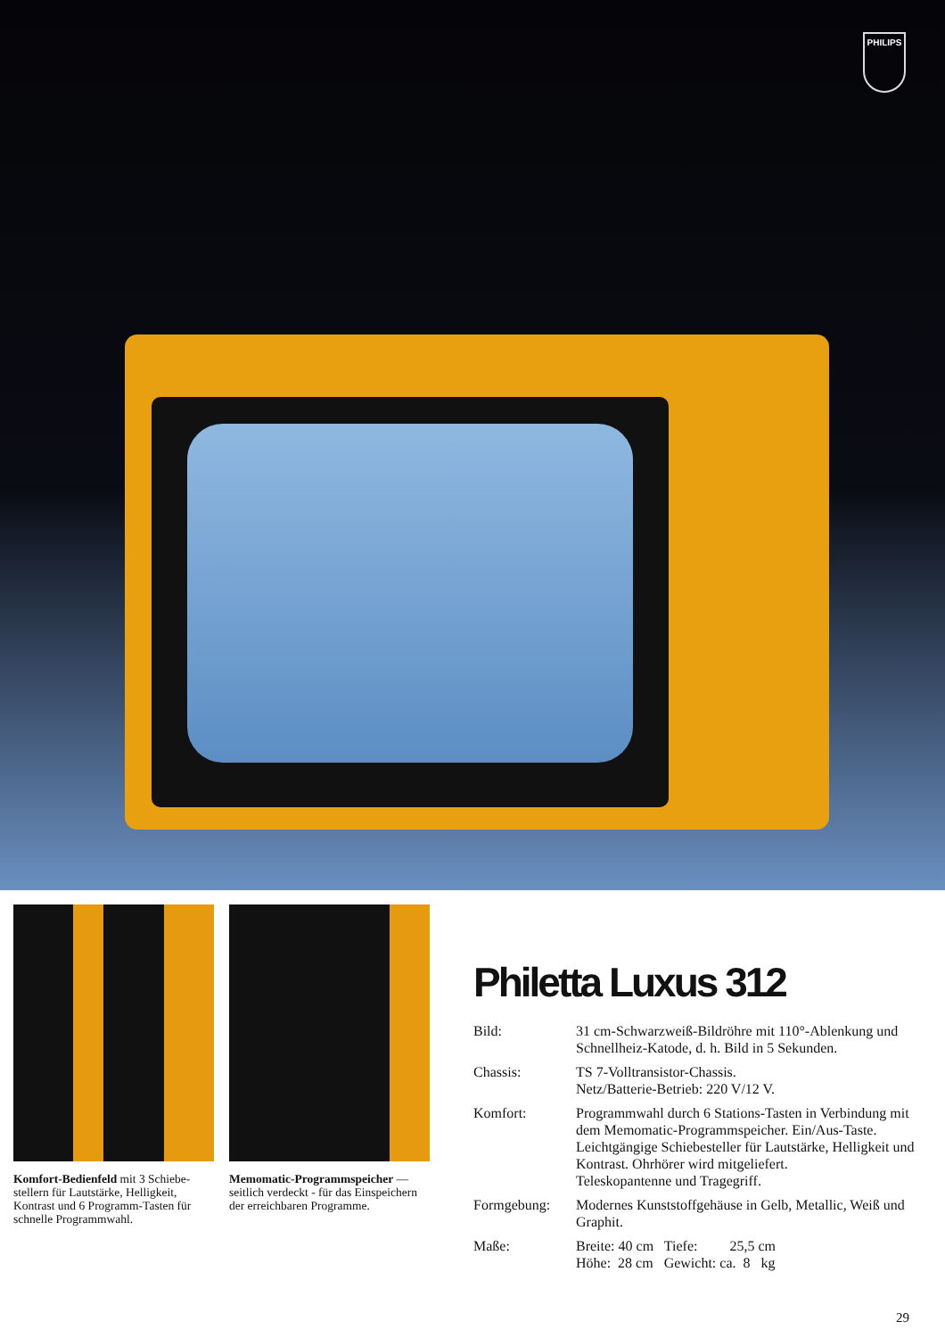PHILIPS
Komfort-Bedienfeld mit 3 Schiebe­stellern für Lautstärke, Helligkeit, Kontrast und 6 Programm-Tasten für schnelle Programmwahl.
Memomatic-Programmspeicher — seitlich verdeckt - für das Einspeichern der erreichbaren Programme.
Philetta Luxus 312
| Bild: | 31 cm-Schwarzweiß-Bildröhre mit 110°-Ab­lenkung und Schnellheiz-Katode, d. h. Bild in 5 Sekunden. |
| Chassis: | TS 7-Volltransistor-Chassis. Netz/Batterie-Betrieb: 220 V/12 V. |
| Komfort: | Programmwahl durch 6 Stations-Tasten in Verbin­dung mit dem Memomatic-Programmspeicher. Ein/Aus-Taste. Leichtgängige Schiebesteller für Lautstärke, Helligkeit und Kontrast. Ohrhörer wird mitgeliefert. Teleskopantenne und Tragegriff. |
| Formgebung: | Modernes Kunststoffgehäuse in Gelb, Metallic, Weiß und Graphit. |
| Maße: | Breite: 40 cm Tiefe: 25,5 cm Höhe: 28 cm Gewicht: ca. 8 kg |
29